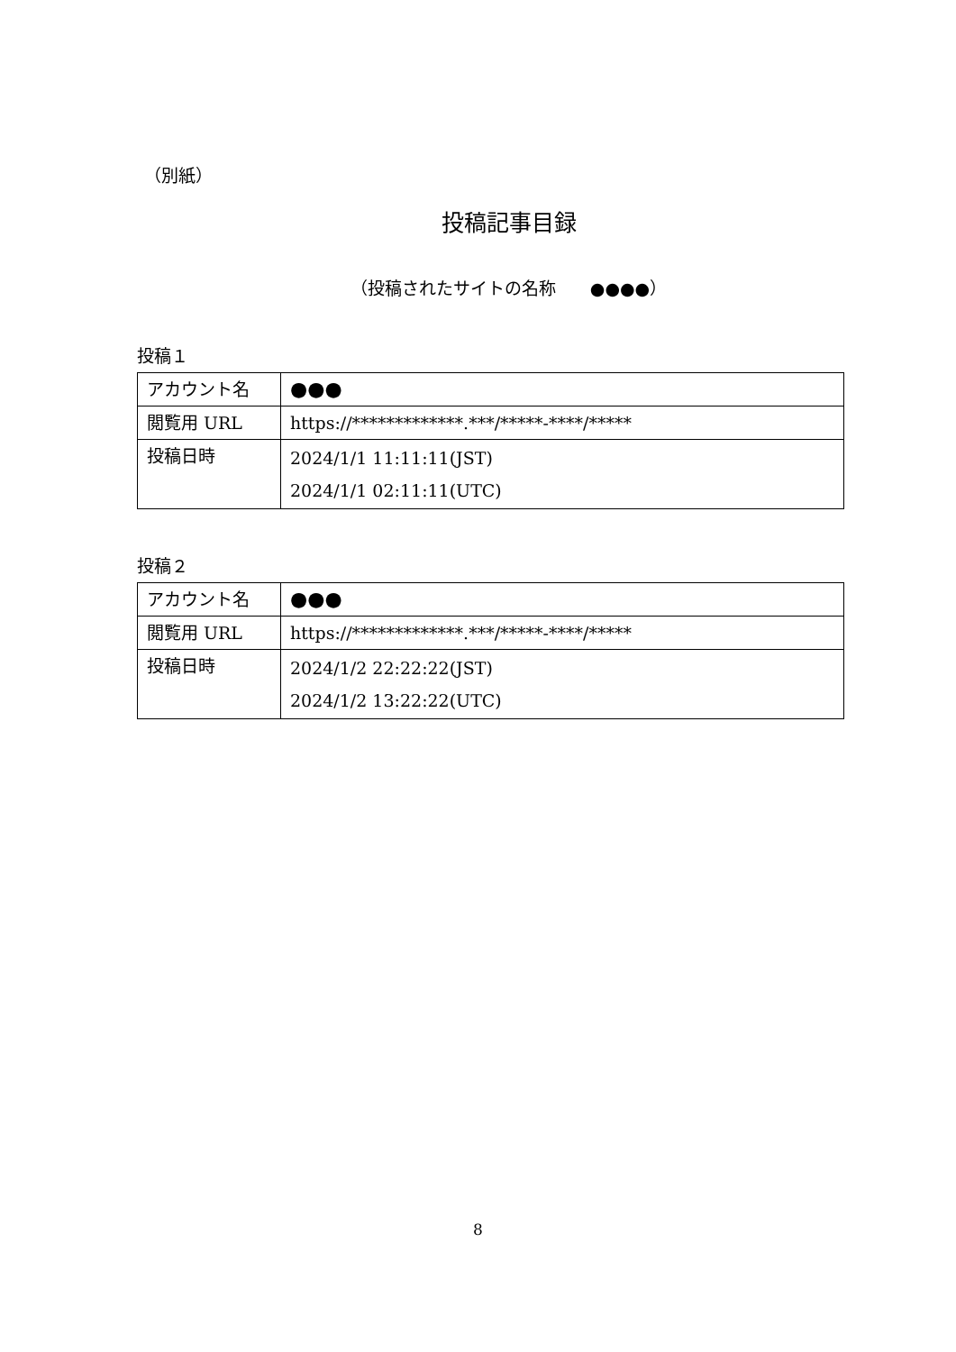（別紙）
投稿記事目録
（投稿されたサイトの名称　　●●●●）
投稿１
| アカウント名 | ●●● |
| 閲覧用 URL | https://*************.***/*****-****/***** |
| 投稿日時 | 2024/1/1 11:11:11(JST) 2024/1/1 02:11:11(UTC) |
投稿２
| アカウント名 | ●●● |
| 閲覧用 URL | https://*************.***/*****-****/***** |
| 投稿日時 | 2024/1/2 22:22:22(JST) 2024/1/2 13:22:22(UTC) |
8